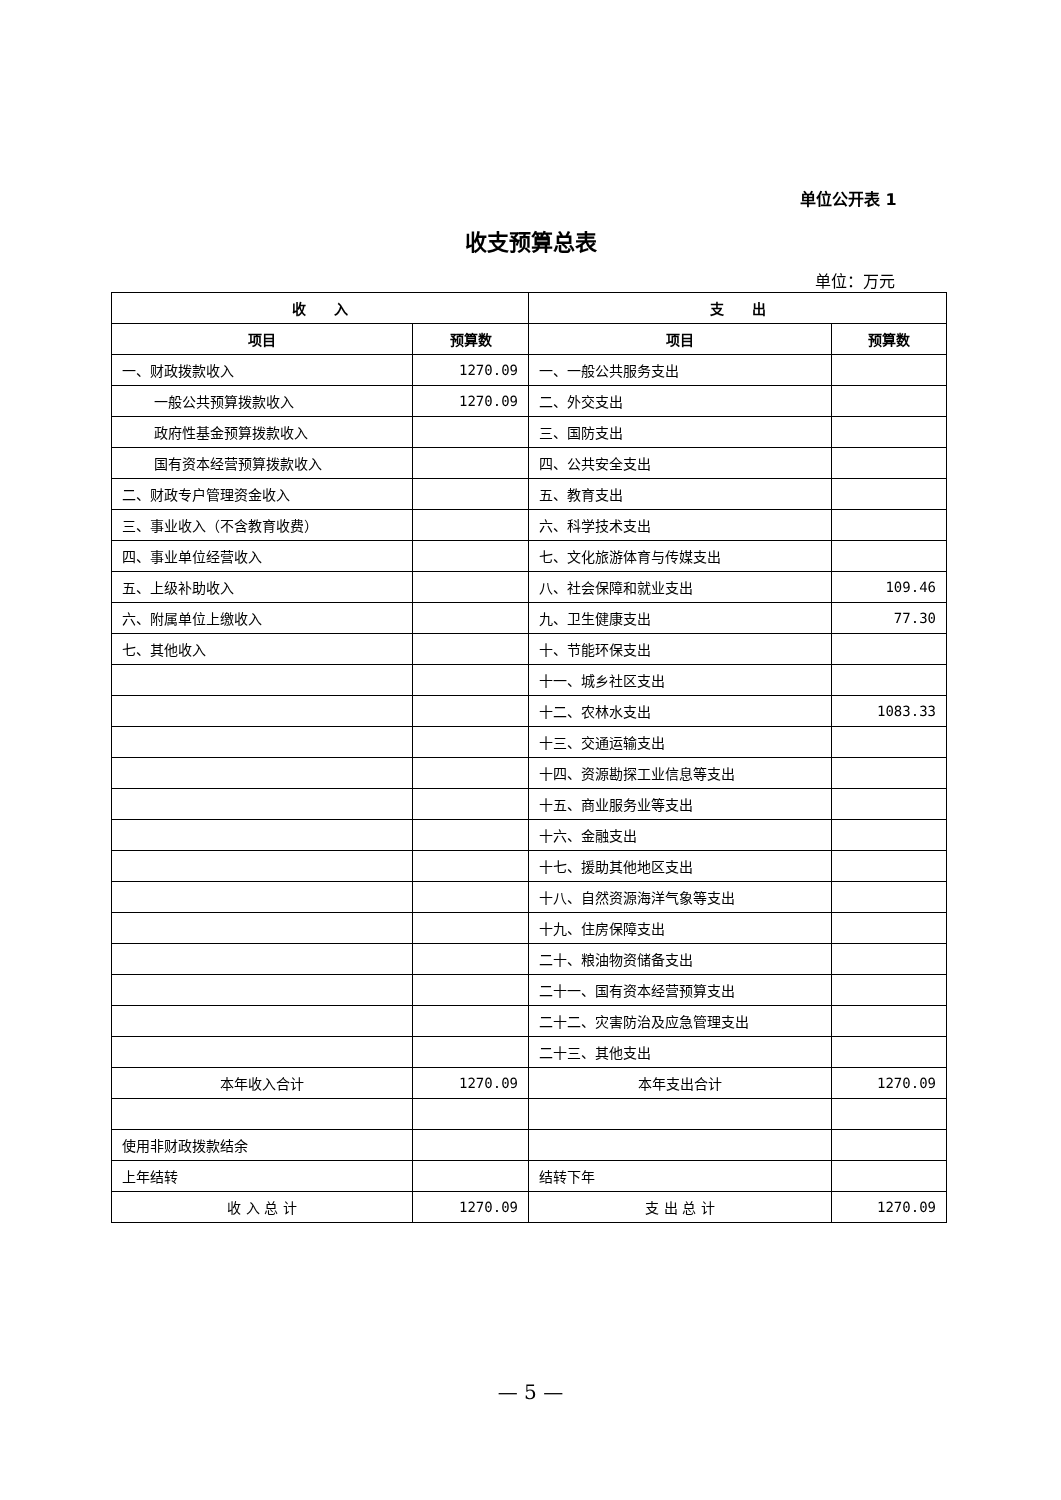单位公开表 1
收支预算总表
单位：万元
| 收 入 | | 支 出 | |
| --- | --- | --- | --- |
| 项目 | 预算数 | 项目 | 预算数 |
| 一、财政拨款收入 | 1270.09 | 一、一般公共服务支出 | |
| 一般公共预算拨款收入 | 1270.09 | 二、外交支出 | |
| 政府性基金预算拨款收入 | | 三、国防支出 | |
| 国有资本经营预算拨款收入 | | 四、公共安全支出 | |
| 二、财政专户管理资金收入 | | 五、教育支出 | |
| 三、事业收入（不含教育收费） | | 六、科学技术支出 | |
| 四、事业单位经营收入 | | 七、文化旅游体育与传媒支出 | |
| 五、上级补助收入 | | 八、社会保障和就业支出 | 109.46 |
| 六、附属单位上缴收入 | | 九、卫生健康支出 | 77.30 |
| 七、其他收入 | | 十、节能环保支出 | |
| | | 十一、城乡社区支出 | |
| | | 十二、农林水支出 | 1083.33 |
| | | 十三、交通运输支出 | |
| | | 十四、资源勘探工业信息等支出 | |
| | | 十五、商业服务业等支出 | |
| | | 十六、金融支出 | |
| | | 十七、援助其他地区支出 | |
| | | 十八、自然资源海洋气象等支出 | |
| | | 十九、住房保障支出 | |
| | | 二十、粮油物资储备支出 | |
| | | 二十一、国有资本经营预算支出 | |
| | | 二十二、灾害防治及应急管理支出 | |
| | | 二十三、其他支出 | |
| 本年收入合计 | 1270.09 | 本年支出合计 | 1270.09 |
| 使用非财政拨款结余 | | | |
| 上年结转 | | 结转下年 | |
| 收 入 总 计 | 1270.09 | 支 出 总 计 | 1270.09 |
— 5 —